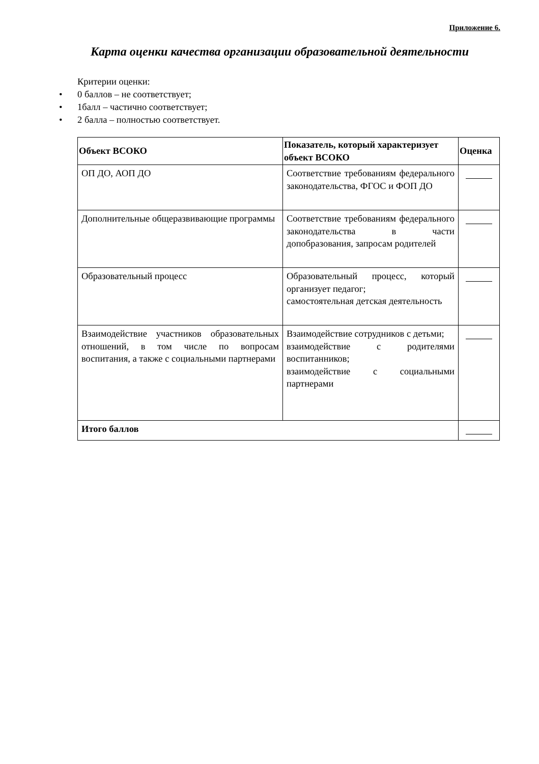Приложение 6.
Карта оценки качества организации образовательной деятельности
Критерии оценки:
• 0 баллов – не соответствует;
• 1балл – частично соответствует;
• 2 балла – полностью соответствует.
| Объект ВСОКО | Показатель, который характеризует объект ВСОКО | Оценка |
| --- | --- | --- |
| ОП ДО, АОП ДО | Соответствие требованиям федерального законодательства, ФГОС и ФОП ДО | |
| Дополнительные общеразвивающие программы | Соответствие требованиям федерального законодательства в части допобразования, запросам родителей | |
| Образовательный процесс | Образовательный процесс, который организует педагог; самостоятельная детская деятельность | |
| Взаимодействие участников образовательных отношений, в том числе по вопросам воспитания, а также с социальными партнерами | Взаимодействие сотрудников с детьми; взаимодействие с родителями воспитанников; взаимодействие с социальными партнерами | |
| Итого баллов | | |